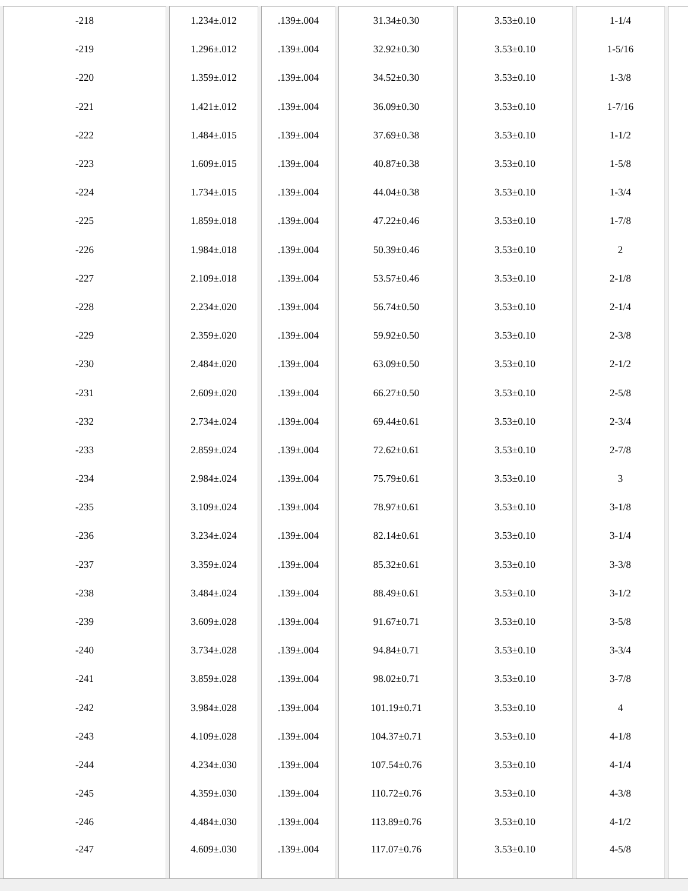| -218 | 1.234±.012 | .139±.004 | 31.34±0.30 | 3.53±0.10 | 1-1/4 | |
| -219 | 1.296±.012 | .139±.004 | 32.92±0.30 | 3.53±0.10 | 1-5/16 | |
| -220 | 1.359±.012 | .139±.004 | 34.52±0.30 | 3.53±0.10 | 1-3/8 | |
| -221 | 1.421±.012 | .139±.004 | 36.09±0.30 | 3.53±0.10 | 1-7/16 | |
| -222 | 1.484±.015 | .139±.004 | 37.69±0.38 | 3.53±0.10 | 1-1/2 | |
| -223 | 1.609±.015 | .139±.004 | 40.87±0.38 | 3.53±0.10 | 1-5/8 | |
| -224 | 1.734±.015 | .139±.004 | 44.04±0.38 | 3.53±0.10 | 1-3/4 | |
| -225 | 1.859±.018 | .139±.004 | 47.22±0.46 | 3.53±0.10 | 1-7/8 | |
| -226 | 1.984±.018 | .139±.004 | 50.39±0.46 | 3.53±0.10 | 2 | |
| -227 | 2.109±.018 | .139±.004 | 53.57±0.46 | 3.53±0.10 | 2-1/8 | |
| -228 | 2.234±.020 | .139±.004 | 56.74±0.50 | 3.53±0.10 | 2-1/4 | |
| -229 | 2.359±.020 | .139±.004 | 59.92±0.50 | 3.53±0.10 | 2-3/8 | |
| -230 | 2.484±.020 | .139±.004 | 63.09±0.50 | 3.53±0.10 | 2-1/2 | |
| -231 | 2.609±.020 | .139±.004 | 66.27±0.50 | 3.53±0.10 | 2-5/8 | |
| -232 | 2.734±.024 | .139±.004 | 69.44±0.61 | 3.53±0.10 | 2-3/4 | |
| -233 | 2.859±.024 | .139±.004 | 72.62±0.61 | 3.53±0.10 | 2-7/8 | |
| -234 | 2.984±.024 | .139±.004 | 75.79±0.61 | 3.53±0.10 | 3 | |
| -235 | 3.109±.024 | .139±.004 | 78.97±0.61 | 3.53±0.10 | 3-1/8 | |
| -236 | 3.234±.024 | .139±.004 | 82.14±0.61 | 3.53±0.10 | 3-1/4 | |
| -237 | 3.359±.024 | .139±.004 | 85.32±0.61 | 3.53±0.10 | 3-3/8 | |
| -238 | 3.484±.024 | .139±.004 | 88.49±0.61 | 3.53±0.10 | 3-1/2 | |
| -239 | 3.609±.028 | .139±.004 | 91.67±0.71 | 3.53±0.10 | 3-5/8 | |
| -240 | 3.734±.028 | .139±.004 | 94.84±0.71 | 3.53±0.10 | 3-3/4 | |
| -241 | 3.859±.028 | .139±.004 | 98.02±0.71 | 3.53±0.10 | 3-7/8 | |
| -242 | 3.984±.028 | .139±.004 | 101.19±0.71 | 3.53±0.10 | 4 | |
| -243 | 4.109±.028 | .139±.004 | 104.37±0.71 | 3.53±0.10 | 4-1/8 | |
| -244 | 4.234±.030 | .139±.004 | 107.54±0.76 | 3.53±0.10 | 4-1/4 | |
| -245 | 4.359±.030 | .139±.004 | 110.72±0.76 | 3.53±0.10 | 4-3/8 | |
| -246 | 4.484±.030 | .139±.004 | 113.89±0.76 | 3.53±0.10 | 4-1/2 | |
| -247 | 4.609±.030 | .139±.004 | 117.07±0.76 | 3.53±0.10 | 4-5/8 | |